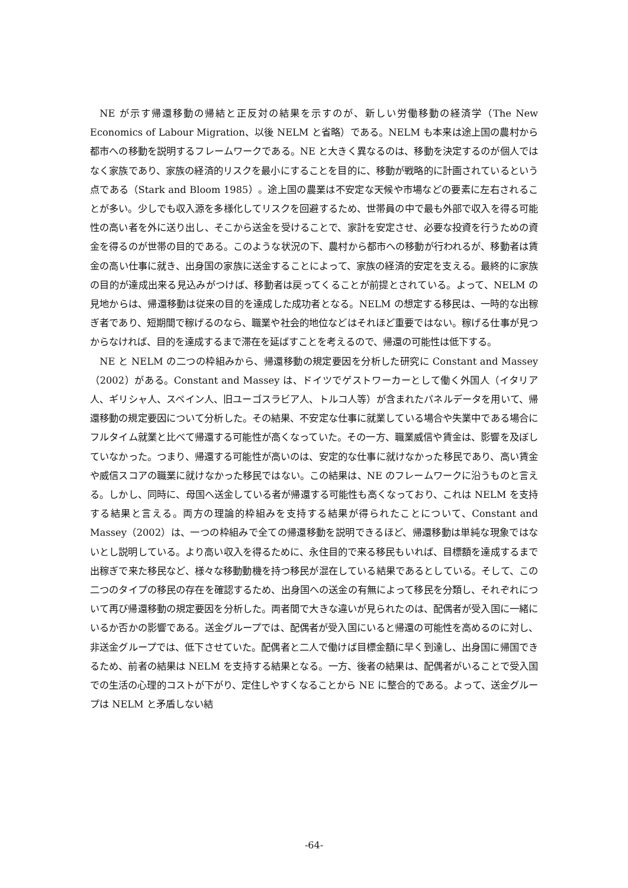NE が示す帰還移動の帰結と正反対の結果を示すのが、新しい労働移動の経済学（The New Economics of Labour Migration、以後 NELM と省略）である。NELM も本来は途上国の農村から都市への移動を説明するフレームワークである。NE と大きく異なるのは、移動を決定するのが個人ではなく家族であり、家族の経済的リスクを最小にすることを目的に、移動が戦略的に計画されているという点である（Stark and Bloom 1985）。途上国の農業は不安定な天候や市場などの要素に左右されることが多い。少しでも収入源を多様化してリスクを回避するため、世帯員の中で最も外部で収入を得る可能性の高い者を外に送り出し、そこから送金を受けることで、家計を安定させ、必要な投資を行うための資金を得るのが世帯の目的である。このような状況の下、農村から都市への移動が行われるが、移動者は賃金の高い仕事に就き、出身国の家族に送金することによって、家族の経済的安定を支える。最終的に家族の目的が達成出来る見込みがつけば、移動者は戻ってくることが前提とされている。よって、NELM の見地からは、帰還移動は従来の目的を達成した成功者となる。NELM の想定する移民は、一時的な出稼ぎ者であり、短期間で稼げるのなら、職業や社会的地位などはそれほど重要ではない。稼げる仕事が見つからなければ、目的を達成するまで滞在を延ばすことを考えるので、帰還の可能性は低下する。
NE と NELM の二つの枠組みから、帰還移動の規定要因を分析した研究に Constant and Massey（2002）がある。Constant and Massey は、ドイツでゲストワーカーとして働く外国人（イタリア人、ギリシャ人、スペイン人、旧ユーゴスラビア人、トルコ人等）が含まれたパネルデータを用いて、帰還移動の規定要因について分析した。その結果、不安定な仕事に就業している場合や失業中である場合にフルタイム就業と比べて帰還する可能性が高くなっていた。その一方、職業威信や賃金は、影響を及ぼしていなかった。つまり、帰還する可能性が高いのは、安定的な仕事に就けなかった移民であり、高い賃金や威信スコアの職業に就けなかった移民ではない。この結果は、NE のフレームワークに沿うものと言える。しかし、同時に、母国へ送金している者が帰還する可能性も高くなっており、これは NELM を支持する結果と言える。両方の理論的枠組みを支持する結果が得られたことについて、Constant and Massey（2002）は、一つの枠組みで全ての帰還移動を説明できるほど、帰還移動は単純な現象ではないとし説明している。より高い収入を得るために、永住目的で来る移民もいれば、目標額を達成するまで出稼ぎで来た移民など、様々な移動動機を持つ移民が混在している結果であるとしている。そして、この二つのタイプの移民の存在を確認するため、出身国への送金の有無によって移民を分類し、それぞれについて再び帰還移動の規定要因を分析した。両者間で大きな違いが見られたのは、配偶者が受入国に一緒にいるか否かの影響である。送金グループでは、配偶者が受入国にいると帰還の可能性を高めるのに対し、非送金グループでは、低下させていた。配偶者と二人で働けば目標金額に早く到達し、出身国に帰国できるため、前者の結果は NELM を支持する結果となる。一方、後者の結果は、配偶者がいることで受入国での生活の心理的コストが下がり、定住しやすくなることから NE に整合的である。よって、送金グループは NELM と矛盾しない結
-64-